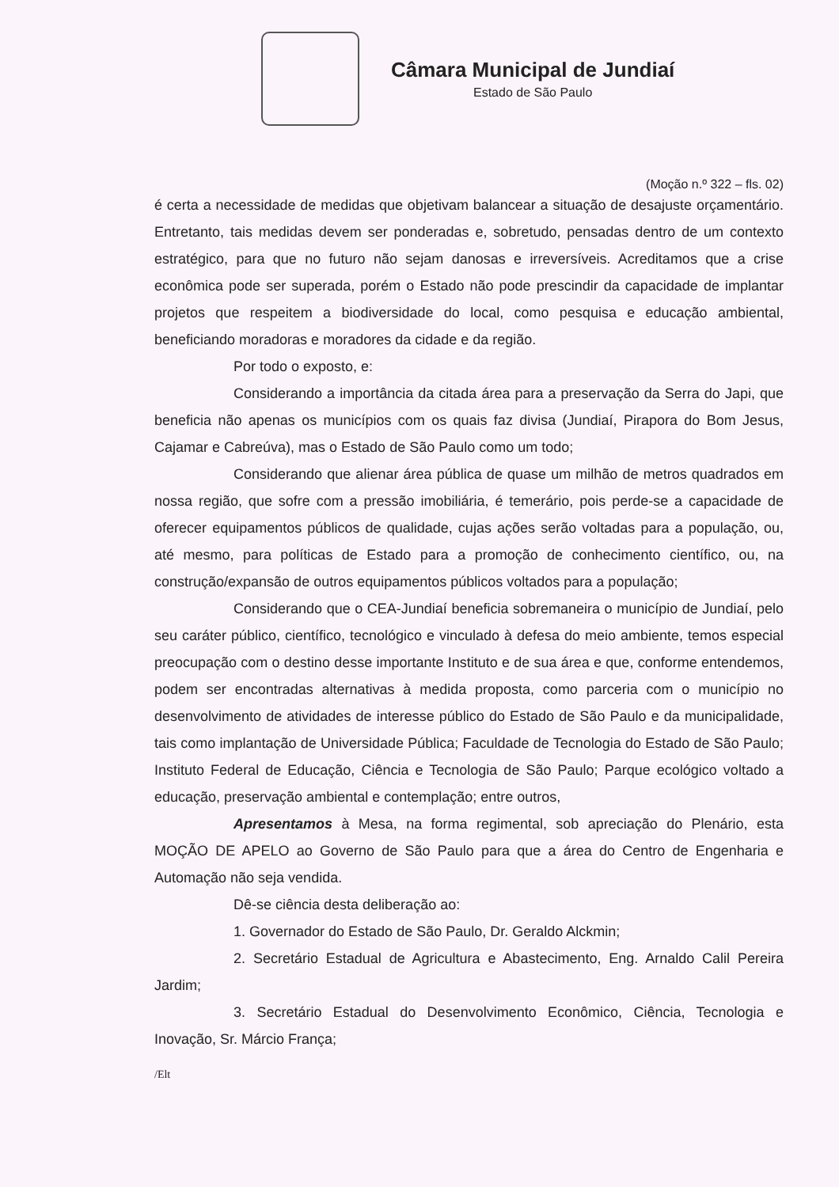Câmara Municipal de Jundiaí
Estado de São Paulo
(Moção n.º 322 – fls. 02)
é certa a necessidade de medidas que objetivam balancear a situação de desajuste orçamentário. Entretanto, tais medidas devem ser ponderadas e, sobretudo, pensadas dentro de um contexto estratégico, para que no futuro não sejam danosas e irreversíveis. Acreditamos que a crise econômica pode ser superada, porém o Estado não pode prescindir da capacidade de implantar projetos que respeitem a biodiversidade do local, como pesquisa e educação ambiental, beneficiando moradoras e moradores da cidade e da região.
Por todo o exposto, e:
Considerando a importância da citada área para a preservação da Serra do Japi, que beneficia não apenas os municípios com os quais faz divisa (Jundiaí, Pirapora do Bom Jesus, Cajamar e Cabreúva), mas o Estado de São Paulo como um todo;
Considerando que alienar área pública de quase um milhão de metros quadrados em nossa região, que sofre com a pressão imobiliária, é temerário, pois perde-se a capacidade de oferecer equipamentos públicos de qualidade, cujas ações serão voltadas para a população, ou, até mesmo, para políticas de Estado para a promoção de conhecimento científico, ou, na construção/expansão de outros equipamentos públicos voltados para a população;
Considerando que o CEA-Jundiaí beneficia sobremaneira o município de Jundiaí, pelo seu caráter público, científico, tecnológico e vinculado à defesa do meio ambiente, temos especial preocupação com o destino desse importante Instituto e de sua área e que, conforme entendemos, podem ser encontradas alternativas à medida proposta, como parceria com o município no desenvolvimento de atividades de interesse público do Estado de São Paulo e da municipalidade, tais como implantação de Universidade Pública; Faculdade de Tecnologia do Estado de São Paulo; Instituto Federal de Educação, Ciência e Tecnologia de São Paulo; Parque ecológico voltado a educação, preservação ambiental e contemplação; entre outros,
Apresentamos à Mesa, na forma regimental, sob apreciação do Plenário, esta MOÇÃO DE APELO ao Governo de São Paulo para que a área do Centro de Engenharia e Automação não seja vendida.
Dê-se ciência desta deliberação ao:
1. Governador do Estado de São Paulo, Dr. Geraldo Alckmin;
2. Secretário Estadual de Agricultura e Abastecimento, Eng. Arnaldo Calil Pereira Jardim;
3. Secretário Estadual do Desenvolvimento Econômico, Ciência, Tecnologia e Inovação, Sr. Márcio França;
/Elt